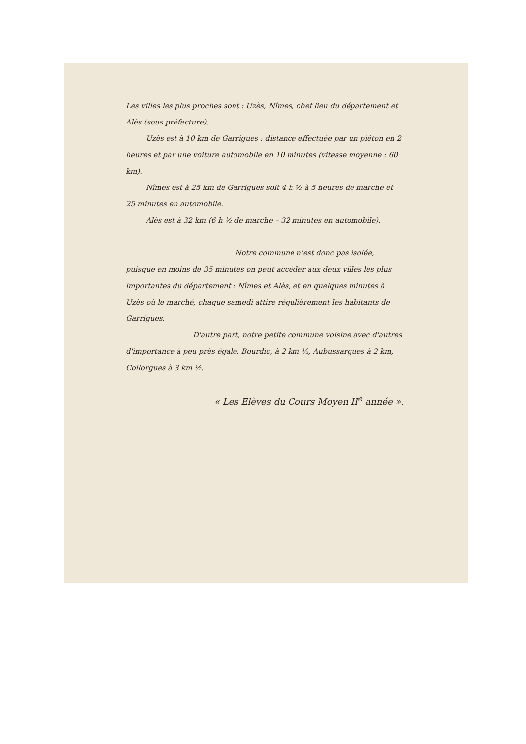Les villes les plus proches sont : Uzès, Nîmes, chef lieu du département et Alès (sous préfecture).
Uzès est à 10 km de Garrigues : distance effectuée par un piéton en 2 heures et par une voiture automobile en 10 minutes (vitesse moyenne : 60 km).
Nîmes est à 25 km de Garrigues soit 4 h ½ à 5 heures de marche et 25 minutes en automobile.
Alès est à 32 km (6 h ½ de marche – 32 minutes en automobile).
Notre commune n'est donc pas isolée, puisque en moins de 35 minutes on peut accéder aux deux villes les plus importantes du département : Nîmes et Alès, et en quelques minutes à Uzès où le marché, chaque samedi attire régulièrement les habitants de Garrigues.
D'autre part, notre petite commune voisine avec d'autres d'importance à peu près égale. Bourdic, à 2 km ½, Aubussargues à 2 km, Collorgues à 3 km ½.
« Les Elèves du Cours Moyen II<sup>e</sup> année ».